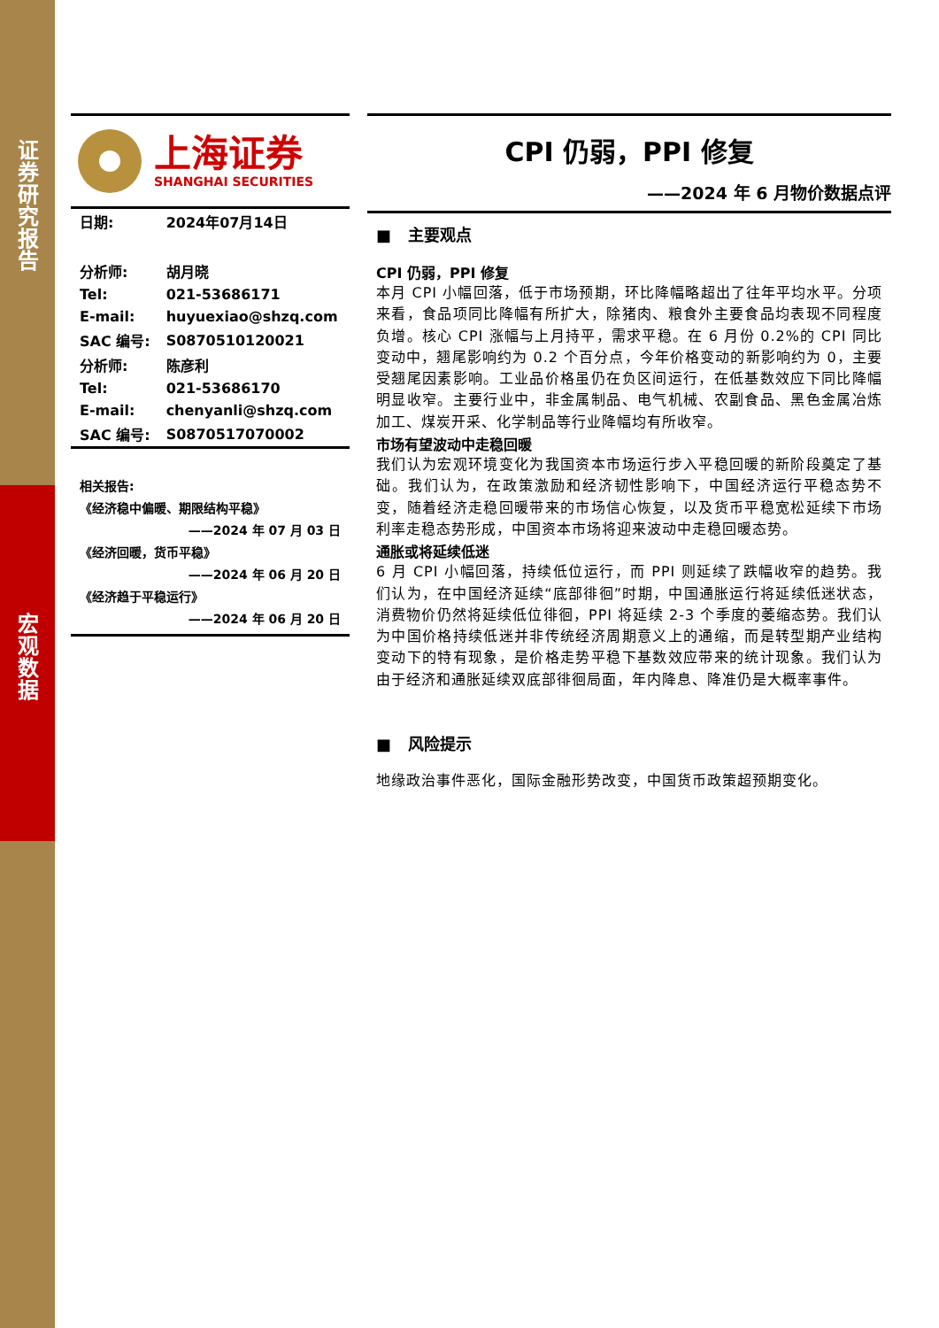证券研究报告
宏观数据
上海证券
SHANGHAI SECURITIES
| 日期: | 2024年07月14日 |
| 分析师: | 胡月晓 |
| Tel: | 021-53686171 |
| E-mail: | huyuexiao@shzq.com |
| SAC 编号: | S0870510120021 |
| 分析师: | 陈彦利 |
| Tel: | 021-53686170 |
| E-mail: | chenyanli@shzq.com |
| SAC 编号: | S0870517070002 |
相关报告:
《经济稳中偏暖、期限结构平稳》
——2024 年 07 月 03 日
《经济回暖，货币平稳》
——2024 年 06 月 20 日
《经济趋于平稳运行》
——2024 年 06 月 20 日
CPI 仍弱，PPI 修复
——2024 年 6 月物价数据点评
■ 主要观点
CPI 仍弱，PPI 修复
本月 CPI 小幅回落，低于市场预期，环比降幅略超出了往年平均水平。分项来看，食品项同比降幅有所扩大，除猪肉、粮食外主要食品均表现不同程度负增。核心 CPI 涨幅与上月持平，需求平稳。在 6 月份 0.2%的 CPI 同比变动中，翘尾影响约为 0.2 个百分点，今年价格变动的新影响约为 0，主要受翘尾因素影响。工业品价格虽仍在负区间运行，在低基数效应下同比降幅明显收窄。主要行业中，非金属制品、电气机械、农副食品、黑色金属冶炼加工、煤炭开采、化学制品等行业降幅均有所收窄。
市场有望波动中走稳回暖
我们认为宏观环境变化为我国资本市场运行步入平稳回暖的新阶段奠定了基础。我们认为，在政策激励和经济韧性影响下，中国经济运行平稳态势不变，随着经济走稳回暖带来的市场信心恢复，以及货币平稳宽松延续下市场利率走稳态势形成，中国资本市场将迎来波动中走稳回暖态势。
通胀或将延续低迷
6 月 CPI 小幅回落，持续低位运行，而 PPI 则延续了跌幅收窄的趋势。我们认为，在中国经济延续“底部徘徊”时期，中国通胀运行将延续低迷状态，消费物价仍然将延续低位徘徊，PPI 将延续 2-3 个季度的萎缩态势。我们认为中国价格持续低迷并非传统经济周期意义上的通缩，而是转型期产业结构变动下的特有现象，是价格走势平稳下基数效应带来的统计现象。我们认为由于经济和通胀延续双底部徘徊局面，年内降息、降准仍是大概率事件。
■ 风险提示
地缘政治事件恶化，国际金融形势改变，中国货币政策超预期变化。